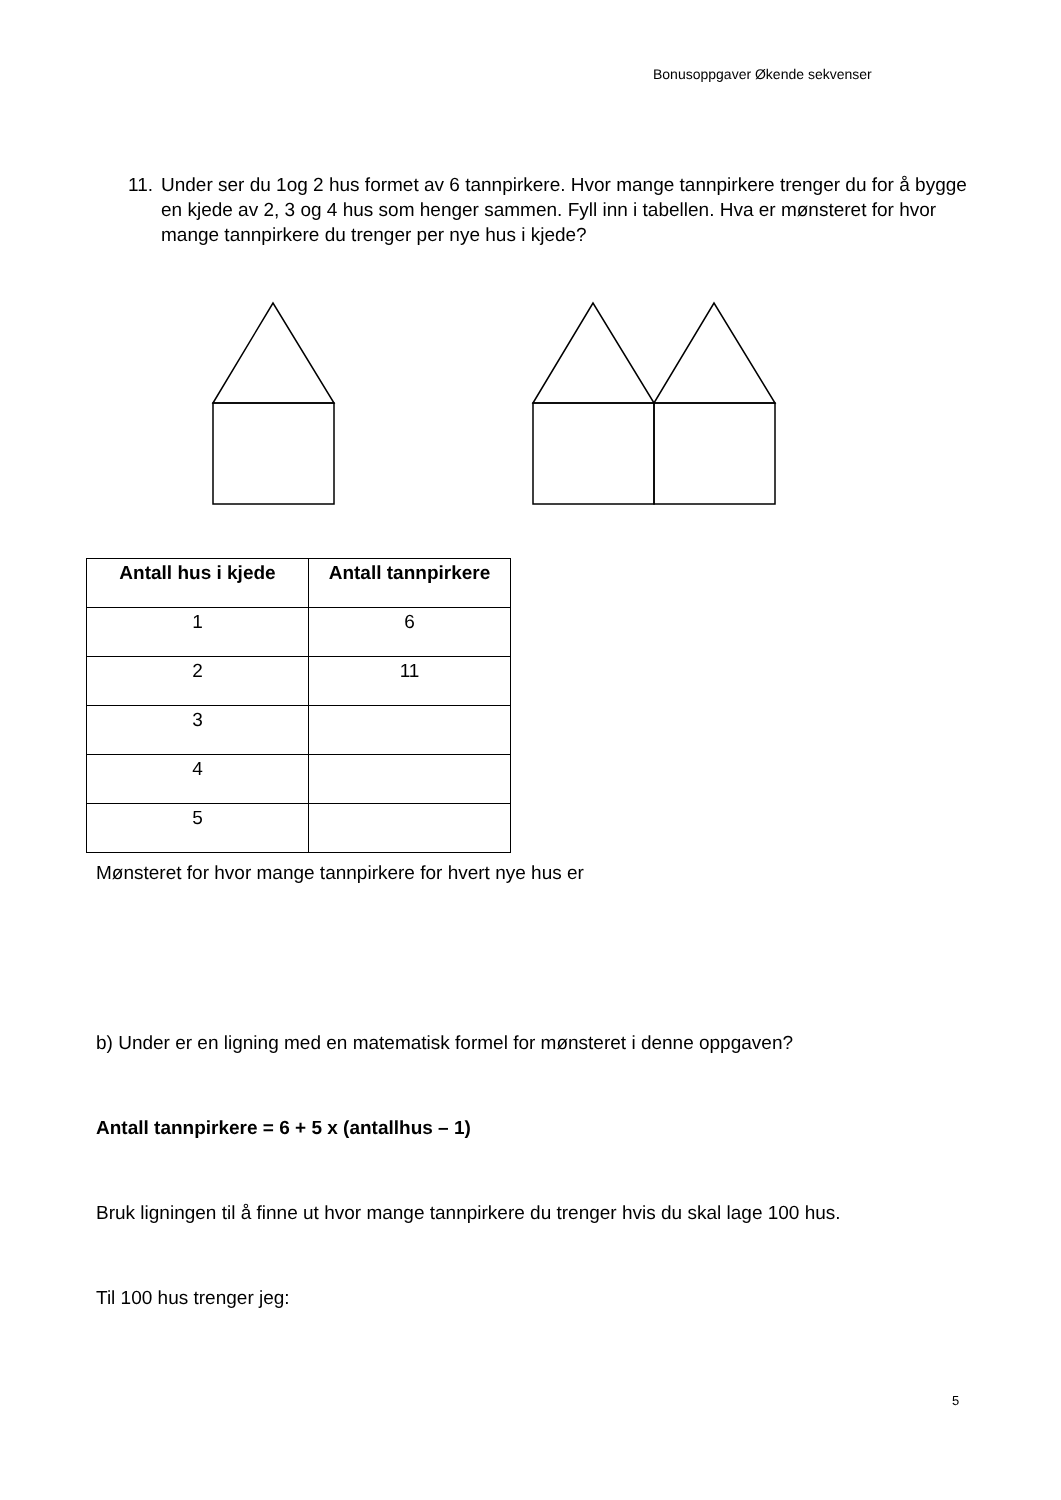Bonusoppgaver Økende sekvenser
11. Under ser du 1og 2 hus formet av 6 tannpirkere. Hvor mange tannpirkere trenger du for å bygge en kjede av 2, 3 og 4 hus som henger sammen. Fyll inn i tabellen. Hva er mønsteret for hvor mange tannpirkere du trenger per nye hus i kjede?
| Antall hus i kjede | Antall tannpirkere |
| --- | --- |
| 1 | 6 |
| 2 | 11 |
| 3 | |
| 4 | |
| 5 | |
Mønsteret for hvor mange tannpirkere for hvert nye hus er
b) Under er en ligning med en matematisk formel for mønsteret i denne oppgaven?
Antall tannpirkere = 6 + 5 x (antallhus – 1)
Bruk ligningen til å finne ut hvor mange tannpirkere du trenger hvis du skal lage 100 hus.
Til 100 hus trenger jeg:
5